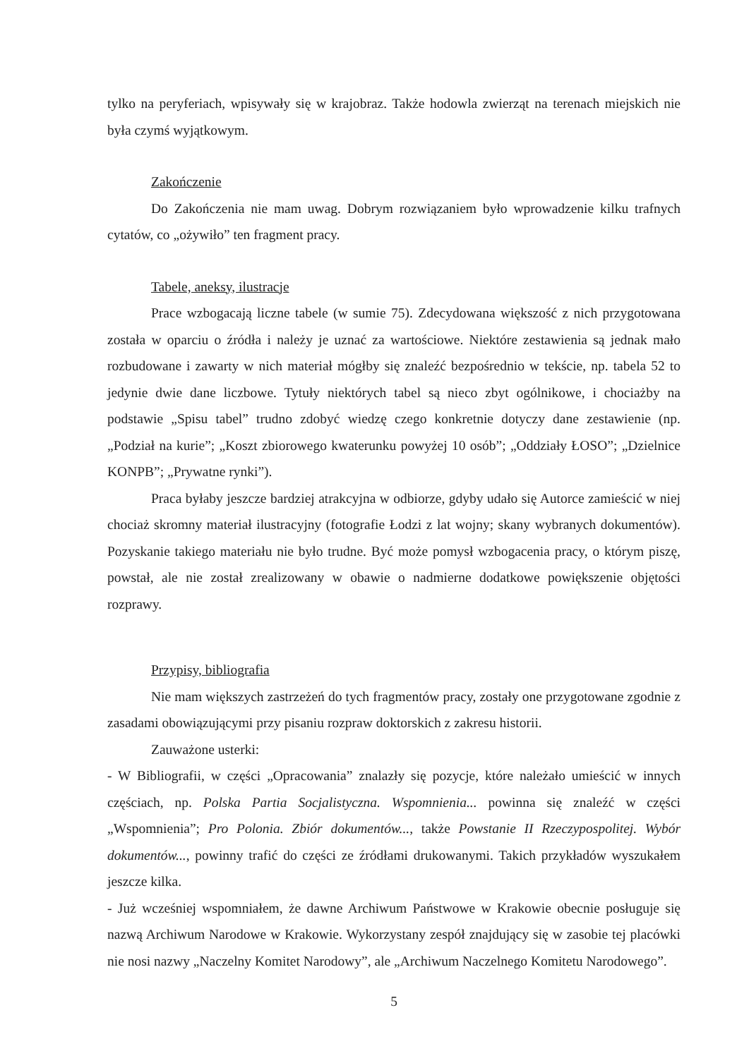tylko na peryferiach, wpisywały się w krajobraz. Także hodowla zwierząt na terenach miejskich nie była czymś wyjątkowym.
Zakończenie
Do Zakończenia nie mam uwag. Dobrym rozwiązaniem było wprowadzenie kilku trafnych cytatów, co „ożywiło” ten fragment pracy.
Tabele, aneksy, ilustracje
Prace wzbogacają liczne tabele (w sumie 75). Zdecydowana większość z nich przygotowana została w oparciu o źródła i należy je uznać za wartościowe. Niektóre zestawienia są jednak mało rozbudowane i zawarty w nich materiał mógłby się znaleźć bezpośrednio w tekście, np. tabela 52 to jedynie dwie dane liczbowe. Tytuły niektórych tabel są nieco zbyt ogólnikowe, i chociażby na podstawie „Spisu tabel” trudno zdobyć wiedzę czego konkretnie dotyczy dane zestawienie (np. „Podział na kurie”; „Koszt zbiorowego kwaterunku powyżej 10 osób”; „Oddziały ŁOSO”; „Dzielnice KONPB”; „Prywatne rynki”).
Praca byłaby jeszcze bardziej atrakcyjna w odbiorze, gdyby udało się Autorce zamieścić w niej chociaż skromny materiał ilustracyjny (fotografie Łodzi z lat wojny; skany wybranych dokumentów). Pozyskanie takiego materiału nie było trudne. Być może pomysł wzbogacenia pracy, o którym piszę, powstał, ale nie został zrealizowany w obawie o nadmierne dodatkowe powiększenie objętości rozprawy.
Przypisy, bibliografia
Nie mam większych zastrzeżeń do tych fragmentów pracy, zostały one przygotowane zgodnie z zasadami obowiązującymi przy pisaniu rozpraw doktorskich z zakresu historii.
Zauważone usterki:
- W Bibliografii, w części „Opracowania” znalazły się pozycje, które należało umieścić w innych częściach, np. Polska Partia Socjalistyczna. Wspomnienia... powinna się znaleźć w części „Wspomnienia”; Pro Polonia. Zbiór dokumentów..., także Powstanie II Rzeczypospolitej. Wybór dokumentów..., powinny trafić do części ze źródłami drukowanymi. Takich przykładów wyszukałem jeszcze kilka.
- Już wcześniej wspomniałem, że dawne Archiwum Państwowe w Krakowie obecnie posługuje się nazwą Archiwum Narodowe w Krakowie. Wykorzystany zespół znajdujący się w zasobie tej placówki nie nosi nazwy „Naczelny Komitet Narodowy”, ale „Archiwum Naczelnego Komitetu Narodowego”.
5